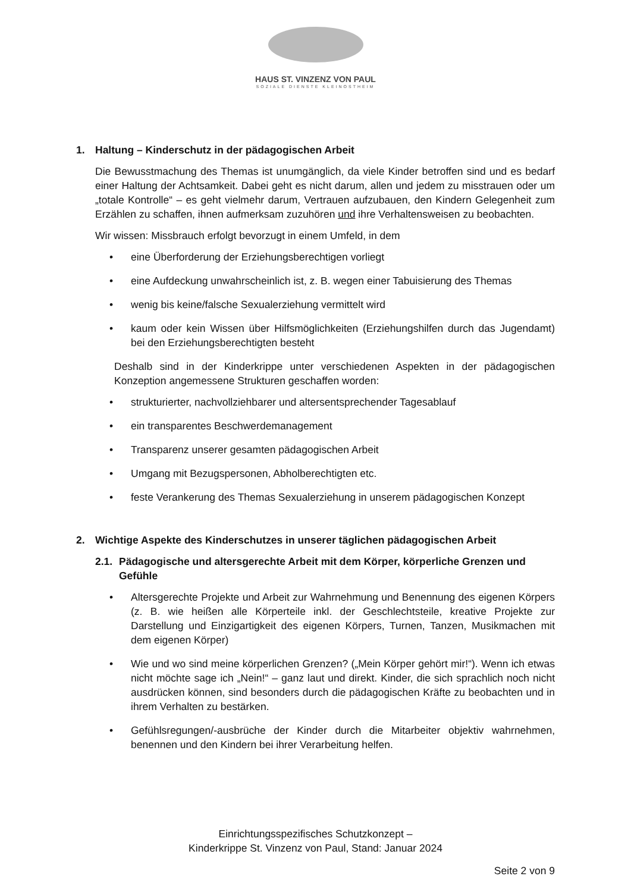HAUS ST. VINZENZ VON PAUL
SOZIALE DIENSTE KLEINOSTHEIM
1. Haltung – Kinderschutz in der pädagogischen Arbeit
Die Bewusstmachung des Themas ist unumgänglich, da viele Kinder betroffen sind und es bedarf einer Haltung der Achtsamkeit. Dabei geht es nicht darum, allen und jedem zu misstrauen oder um „totale Kontrolle“ – es geht vielmehr darum, Vertrauen aufzubauen, den Kindern Gelegenheit zum Erzählen zu schaffen, ihnen aufmerksam zuzuhören und ihre Verhaltensweisen zu beobachten.
Wir wissen: Missbrauch erfolgt bevorzugt in einem Umfeld, in dem
• eine Überforderung der Erziehungsberechtigen vorliegt
• eine Aufdeckung unwahrscheinlich ist, z. B. wegen einer Tabuisierung des Themas
• wenig bis keine/falsche Sexualerziehung vermittelt wird
• kaum oder kein Wissen über Hilfsmöglichkeiten (Erziehungshilfen durch das Jugendamt) bei den Erziehungsberechtigten besteht
Deshalb sind in der Kinderkrippe unter verschiedenen Aspekten in der pädagogischen Konzeption angemessene Strukturen geschaffen worden:
• strukturierter, nachvollziehbarer und altersentsprechender Tagesablauf
• ein transparentes Beschwerdemanagement
• Transparenz unserer gesamten pädagogischen Arbeit
• Umgang mit Bezugspersonen, Abholberechtigten etc.
• feste Verankerung des Themas Sexualerziehung in unserem pädagogischen Konzept
2. Wichtige Aspekte des Kinderschutzes in unserer täglichen pädagogischen Arbeit
2.1. Pädagogische und altersgerechte Arbeit mit dem Körper, körperliche Grenzen und Gefühle
• Altersgerechte Projekte und Arbeit zur Wahrnehmung und Benennung des eigenen Körpers (z. B. wie heißen alle Körperteile inkl. der Geschlechtsteile, kreative Projekte zur Darstellung und Einzigartigkeit des eigenen Körpers, Turnen, Tanzen, Musikmachen mit dem eigenen Körper)
• Wie und wo sind meine körperlichen Grenzen? („Mein Körper gehört mir!“). Wenn ich etwas nicht möchte sage ich „Nein!“ – ganz laut und direkt. Kinder, die sich sprachlich noch nicht ausdrücken können, sind besonders durch die pädagogischen Kräfte zu beobachten und in ihrem Verhalten zu bestärken.
• Gefühlsregungen/-ausbrüche der Kinder durch die Mitarbeiter objektiv wahrnehmen, benennen und den Kindern bei ihrer Verarbeitung helfen.
Einrichtungsspezifisches Schutzkonzept –
Kinderkrippe St. Vinzenz von Paul, Stand: Januar 2024
Seite 2 von 9